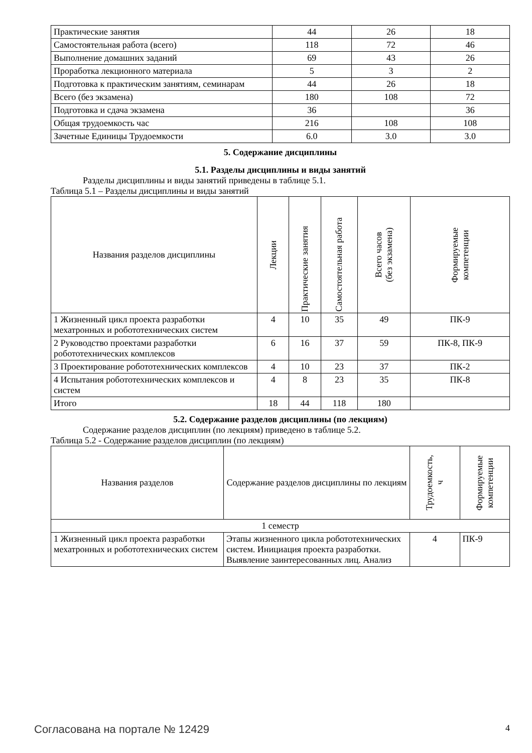| Практические занятия | 44 | 26 | 18 |
| Самостоятельная работа (всего) | 118 | 72 | 46 |
| Выполнение домашних заданий | 69 | 43 | 26 |
| Проработка лекционного материала | 5 | 3 | 2 |
| Подготовка к практическим занятиям, семинарам | 44 | 26 | 18 |
| Всего (без экзамена) | 180 | 108 | 72 |
| Подготовка и сдача экзамена | 36 | | 36 |
| Общая трудоемкость час | 216 | 108 | 108 |
| Зачетные Единицы Трудоемкости | 6.0 | 3.0 | 3.0 |
5. Содержание дисциплины
5.1. Разделы дисциплины и виды занятий
Разделы дисциплины и виды занятий приведены в таблице 5.1.
Таблица 5.1 – Разделы дисциплины и виды занятий
| Названия разделов дисциплины | Лекции | Практические занятия | Самостоятельная работа | Всего часов (без экзамена) | Формируемые компетенции |
| --- | --- | --- | --- | --- | --- |
| 1 Жизненный цикл проекта разработки мехатронных и робототехнических систем | 4 | 10 | 35 | 49 | ПК-9 |
| 2 Руководство проектами разработки робототехнических комплексов | 6 | 16 | 37 | 59 | ПК-8, ПК-9 |
| 3 Проектирование робототехнических комплексов | 4 | 10 | 23 | 37 | ПК-2 |
| 4 Испытания робототехнических комплексов и систем | 4 | 8 | 23 | 35 | ПК-8 |
| Итого | 18 | 44 | 118 | 180 | |
5.2. Содержание разделов дисциплины (по лекциям)
Содержание разделов дисциплин (по лекциям) приведено в таблице 5.2.
Таблица 5.2 - Содержание разделов дисциплин (по лекциям)
| Названия разделов | Содержание разделов дисциплины по лекциям | Трудоемкость, ч | Формируемые компетенции |
| --- | --- | --- | --- |
| 1 семестр | | | |
| 1 Жизненный цикл проекта разработки мехатронных и робототехнических систем | Этапы жизненного цикла робототехнических систем. Инициация проекта разработки. Выявление заинтересованных лиц. Анализ | 4 | ПК-9 |
Согласована на портале № 12429 4